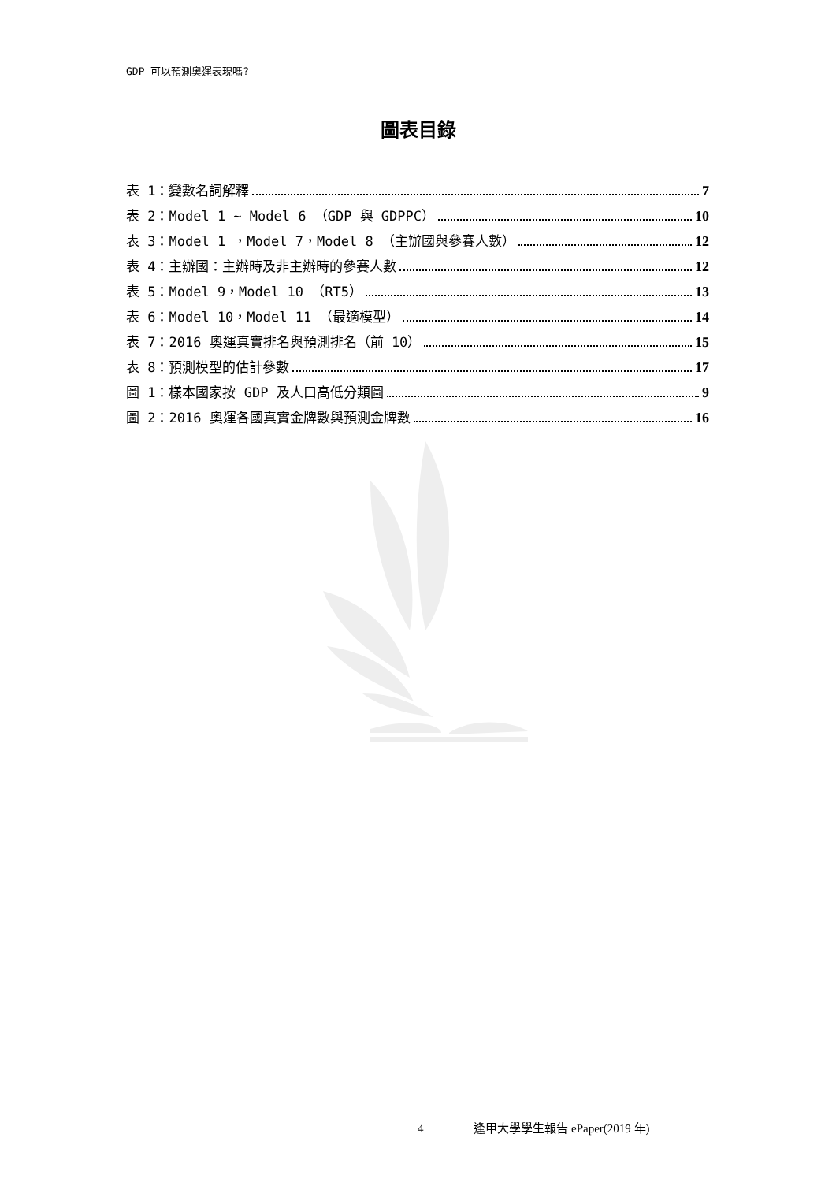GDP 可以預測奧運表現嗎?
圖表目錄
表 1：變數名詞解釋 7
表 2：Model 1 ~ Model 6 （GDP 與 GDPPC） 10
表 3：Model 1 ，Model 7，Model 8 （主辦國與參賽人數） 12
表 4：主辦國：主辦時及非主辦時的參賽人數 12
表 5：Model 9，Model 10 （RT5） 13
表 6：Model 10，Model 11 （最適模型） 14
表 7：2016 奧運真實排名與預測排名（前 10） 15
表 8：預測模型的估計參數 17
圖 1：樣本國家按 GDP 及人口高低分類圖 9
圖 2：2016 奧運各國真實金牌數與預測金牌數 16
4 逢甲大學學生報告 ePaper(2019 年)